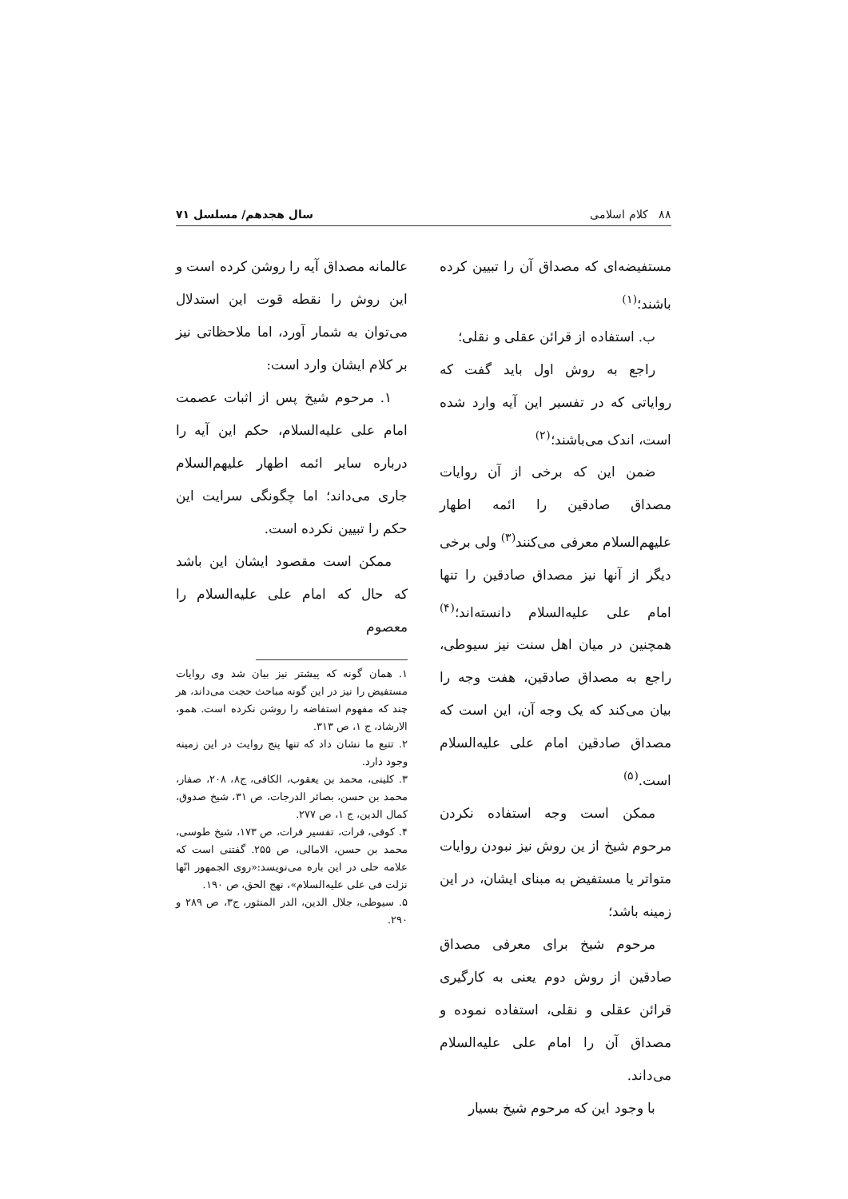۸۸ کلام اسلامی سال هجدهم/ مسلسل ۷۱
مستفیضه‌ای که مصداق آن را تبیین کرده باشند؛<sup>(۱)</sup>
ب. استفاده از قرائن عقلی و نقلی؛
راجع به روش اول باید گفت که روایاتی که در تفسیر این آیه وارد شده است، اندک می‌باشند؛<sup>(۲)</sup>
ضمن این که برخی از آن روایات مصداق صادقین را ائمه اطهار علیهم‌السلام معرفی می‌کنند<sup>(۳)</sup> ولی برخی دیگر از آنها نیز مصداق صادقین را تنها امام علی علیه‌السلام دانسته‌اند؛<sup>(۴)</sup> همچنین در میان اهل سنت نیز سیوطی، راجع به مصداق صادقین، هفت وجه را بیان می‌کند که یک وجه آن، این است که مصداق صادقین امام علی علیه‌السلام است.<sup>(۵)</sup>
ممکن است وجه استفاده نکردن مرحوم شیخ از ین روش نیز نبودن روایات متواتر یا مستفیض به مبنای ایشان، در این زمینه باشد؛
مرحوم شیخ برای معرفی مصداق صادقین از روش دوم یعنی به کارگیری قرائن عقلی و نقلی، استفاده نموده و مصداق آن را امام علی علیه‌السلام می‌داند.
با وجود این که مرحوم شیخ بسیار
عالمانه مصداق آیه را روشن کرده است و این روش را نقطه قوت این استدلال می‌توان به شمار آورد، اما ملاحظاتی نیز بر کلام ایشان وارد است:
۱. مرحوم شیخ پس از اثبات عصمت امام علی علیه‌السلام، حکم این آیه را درباره سایر ائمه اطهار علیهم‌السلام جاری می‌داند؛ اما چگونگی سرایت این حکم را تبیین نکرده است.
ممکن است مقصود ایشان این باشد که حال که امام علی علیه‌السلام را معصوم
۱. همان گونه که پیشتر نیز بیان شد وی روایات مستفیض را نیز در این گونه مباحث حجت می‌داند، هر چند که مفهوم استفاضه را روشن نکرده است. همو، الارشاد، ج ۱، ص ۳۱۳.
۲. تتبع ما نشان داد که تنها پنج روایت در این زمینه وجود دارد.
۳. کلینی، محمد بن یعقوب، الکافی، ج۸، ۲۰۸، صفار، محمد بن حسن، بصائر الدرجات، ص ۳۱، شیخ صدوق، کمال الدین، ج ۱، ص ۲۷۷.
۴. کوفی، فرات، تفسیر فرات، ص ۱۷۳، شیخ طوسی، محمد بن حسن، الامالی، ص ۲۵۵. گفتنی است که علامه حلی در این باره می‌نویسد:«روی الجمهور انّها نزلت فی علی علیه‌السلام»، نهج الحق، ص ۱۹۰.
۵. سیوطی، جلال الدین، الدر المنثور، ج۳، ص ۲۸۹ و ۲۹۰.